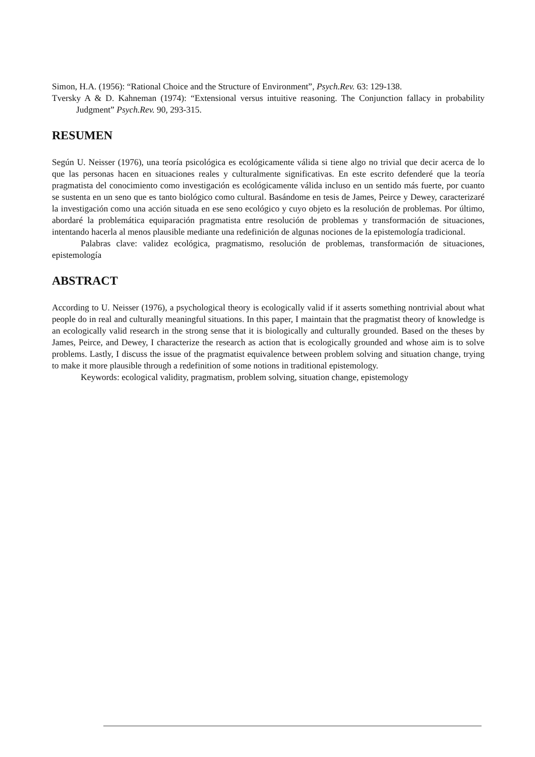Simon, H.A. (1956): “Rational Choice and the Structure of Environment”, Psych.Rev. 63: 129-138.
Tversky A & D. Kahneman (1974): “Extensional versus intuitive reasoning. The Conjunction fallacy in probability Judgment” Psych.Rev. 90, 293-315.
RESUMEN
Según U. Neisser (1976), una teoría psicológica es ecológicamente válida si tiene algo no trivial que decir acerca de lo que las personas hacen en situaciones reales y culturalmente significativas. En este escrito defenderé que la teoría pragmatista del conocimiento como investigación es ecológicamente válida incluso en un sentido más fuerte, por cuanto se sustenta en un seno que es tanto biológico como cultural. Basándome en tesis de James, Peirce y Dewey, caracterizaré la investigación como una acción situada en ese seno ecológico y cuyo objeto es la resolución de problemas. Por último, abordaré la problemática equiparación pragmatista entre resolución de problemas y transformación de situaciones, intentando hacerla al menos plausible mediante una redefinición de algunas nociones de la epistemología tradicional.
Palabras clave: validez ecológica, pragmatismo, resolución de problemas, transformación de situaciones, epistemología
ABSTRACT
According to U. Neisser (1976), a psychological theory is ecologically valid if it asserts something nontrivial about what people do in real and culturally meaningful situations. In this paper, I maintain that the pragmatist theory of knowledge is an ecologically valid research in the strong sense that it is biologically and culturally grounded. Based on the theses by James, Peirce, and Dewey, I characterize the research as action that is ecologically grounded and whose aim is to solve problems. Lastly, I discuss the issue of the pragmatist equivalence between problem solving and situation change, trying to make it more plausible through a redefinition of some notions in traditional epistemology.
Keywords: ecological validity, pragmatism, problem solving, situation change, epistemology